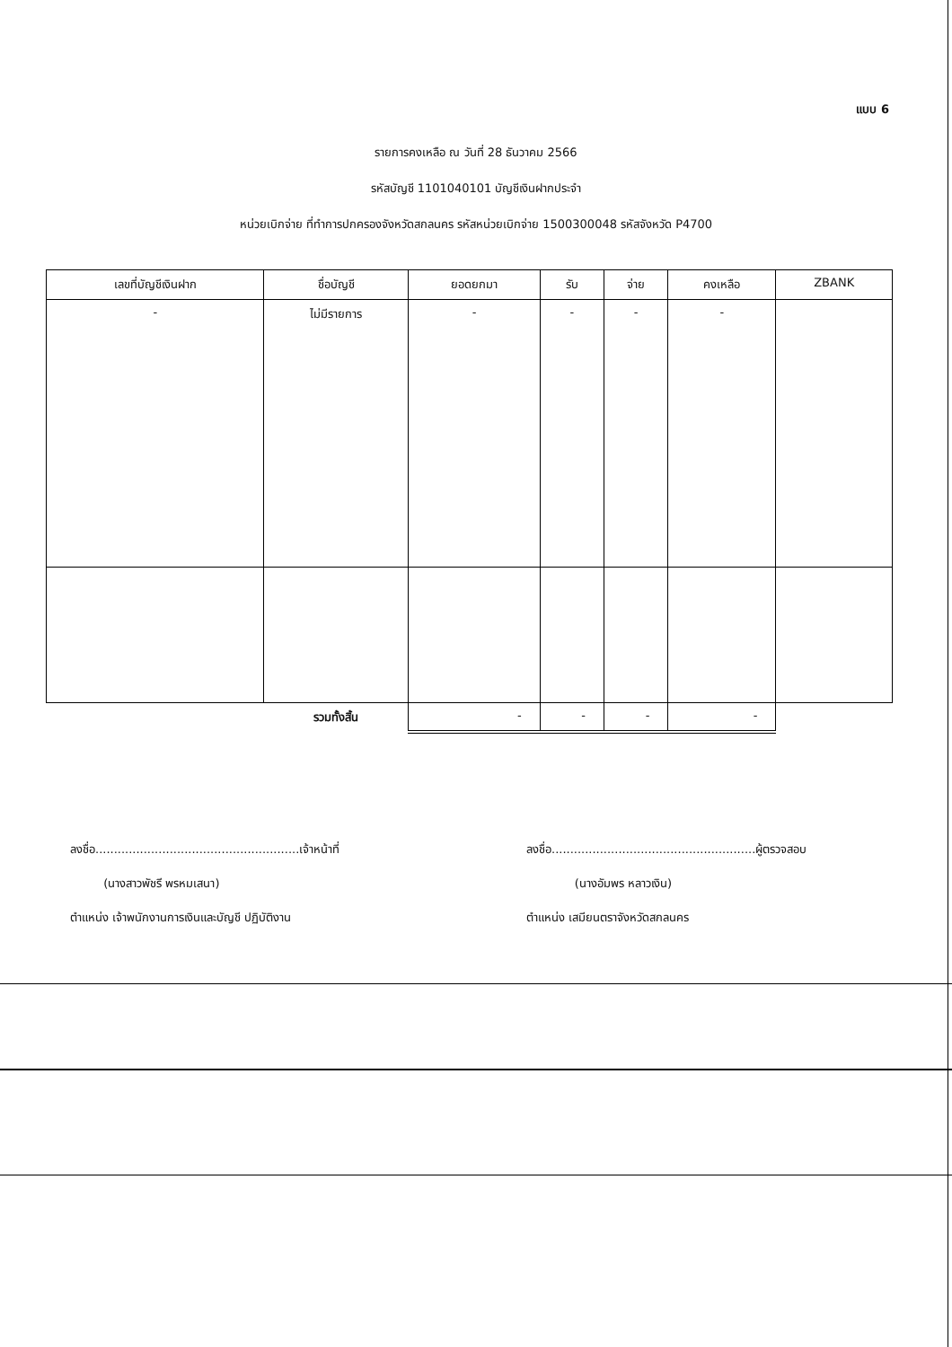แบบ 6
รายการคงเหลือ ณ วันที่ 28 ธันวาคม 2566
รหัสบัญชี 1101040101 บัญชีเงินฝากประจำ
หน่วยเบิกจ่าย ที่ทำการปกครองจังหวัดสกลนคร รหัสหน่วยเบิกจ่าย 1500300048 รหัสจังหวัด P4700
| เลขที่บัญชีเงินฝาก | ชื่อบัญชี | ยอดยกมา | รับ | จ่าย | คงเหลือ | ZBANK |
| --- | --- | --- | --- | --- | --- | --- |
| - | ไม่มีรายการ | - | - | - | - | |
| | รวมทั้งสิ้น | - | - | - | - | |
ลงชื่อ.......................................................เจ้าหน้าที่
(นางสาวพัชรี พรหมเสนา)
ตำแหน่ง เจ้าพนักงานการเงินและบัญชี ปฏิบัติงาน
ลงชื่อ.......................................................ผู้ตรวจสอบ
(นางอัมพร หลาวเงิน)
ตำแหน่ง เสมียนตราจังหวัดสกลนคร